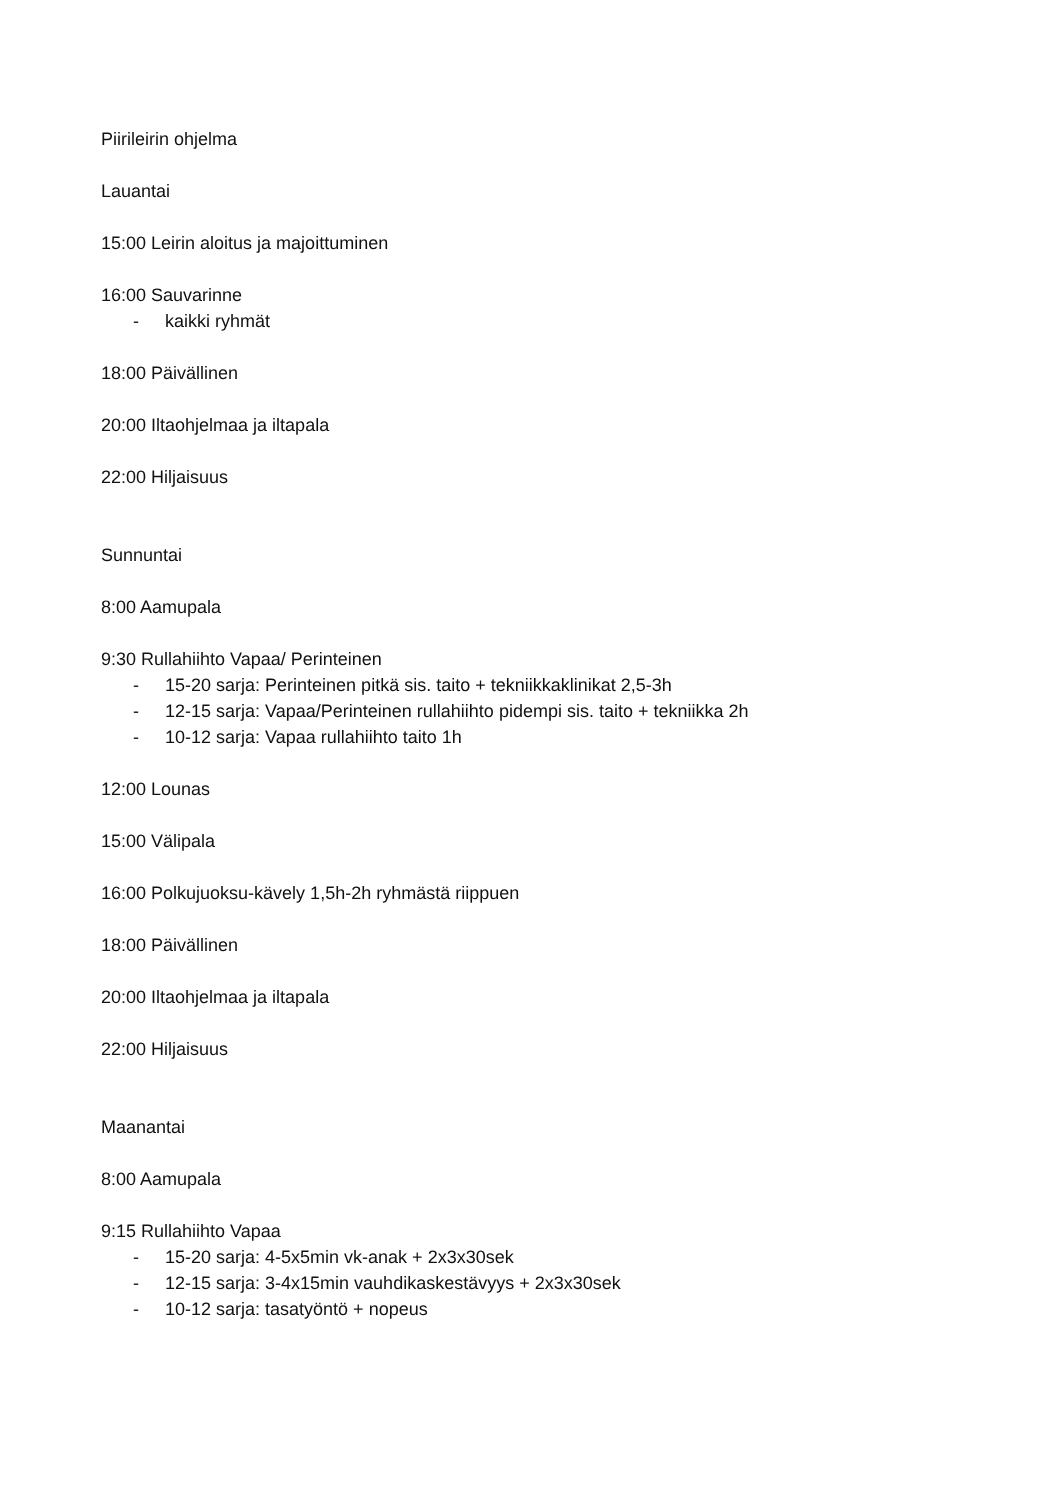Piirileirin ohjelma
Lauantai
15:00 Leirin aloitus ja majoittuminen
16:00 Sauvarinne
- kaikki ryhmät
18:00 Päivällinen
20:00 Iltaohjelmaa ja iltapala
22:00 Hiljaisuus
Sunnuntai
8:00 Aamupala
9:30 Rullahiihto Vapaa/ Perinteinen
- 15-20 sarja: Perinteinen pitkä sis. taito + tekniikkaklinikat 2,5-3h
- 12-15 sarja: Vapaa/Perinteinen rullahiihto pidempi sis. taito + tekniikka 2h
- 10-12 sarja: Vapaa rullahiihto taito 1h
12:00 Lounas
15:00 Välipala
16:00 Polkujuoksu-kävely 1,5h-2h ryhmästä riippuen
18:00 Päivällinen
20:00 Iltaohjelmaa ja iltapala
22:00 Hiljaisuus
Maanantai
8:00 Aamupala
9:15 Rullahiihto Vapaa
- 15-20 sarja: 4-5x5min vk-anak + 2x3x30sek
- 12-15 sarja: 3-4x15min vauhdikaskestävyys + 2x3x30sek
- 10-12 sarja: tasatyöntö + nopeus